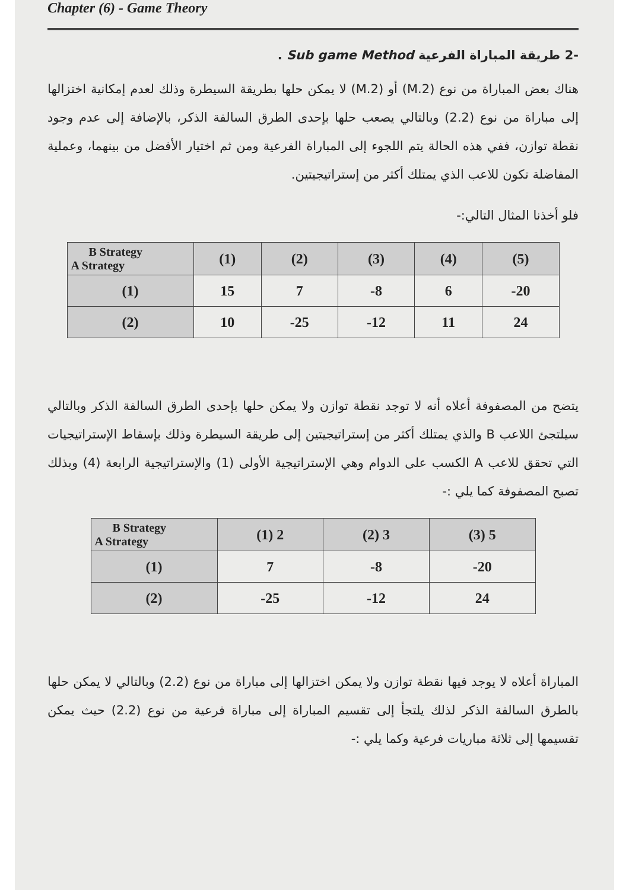Chapter (6) - Game Theory
-2 طريقة المباراة الفرعية Sub game Method .
هناك بعض المباراة من نوع (M.2) أو (2.M) لا يمكن حلها بطريقة السيطرة وذلك لعدم إمكانية اختزالها إلى مباراة من نوع (2.2) وبالتالي يصعب حلها بإحدى الطرق السالفة الذكر، بالإضافة إلى عدم وجود نقطة توازن، ففي هذه الحالة يتم اللجوء إلى المباراة الفرعية ومن ثم اختيار الأفضل من بينهما، وعملية المفاضلة تكون للاعب الذي يمتلك أكثر من إستراتيجيتين.
فلو أخذنا المثال التالي:-
| B Strategy A Strategy | (1) | (2) | (3) | (4) | (5) |
| --- | --- | --- | --- | --- | --- |
| (1) | 15 | 7 | -8 | 6 | -20 |
| (2) | 10 | -25 | -12 | 11 | 24 |
يتضح من المصفوفة أعلاه أنه لا توجد نقطة توازن ولا يمكن حلها بإحدى الطرق السالفة الذكر وبالتالي سيلتجئ اللاعب B والذي يمتلك أكثر من إستراتيجيتين إلى طريقة السيطرة وذلك بإسقاط الإستراتيجيات التي تحقق للاعب A الكسب على الدوام وهي الإستراتيجية الأولى (1) والإستراتيجية الرابعة (4) وبذلك تصبح المصفوفة كما يلي :-
| B Strategy A Strategy | (1) 2 | (2) 3 | (3) 5 |
| --- | --- | --- | --- |
| (1) | 7 | -8 | -20 |
| (2) | -25 | -12 | 24 |
المباراة أعلاه لا يوجد فيها نقطة توازن ولا يمكن اختزالها إلى مباراة من نوع (2.2) وبالتالي لا يمكن حلها بالطرق السالفة الذكر لذلك يلتجأ إلى تقسيم المباراة إلى مباراة فرعية من نوع (2.2) حيث يمكن تقسيمها إلى ثلاثة مباريات فرعية وكما يلي :-